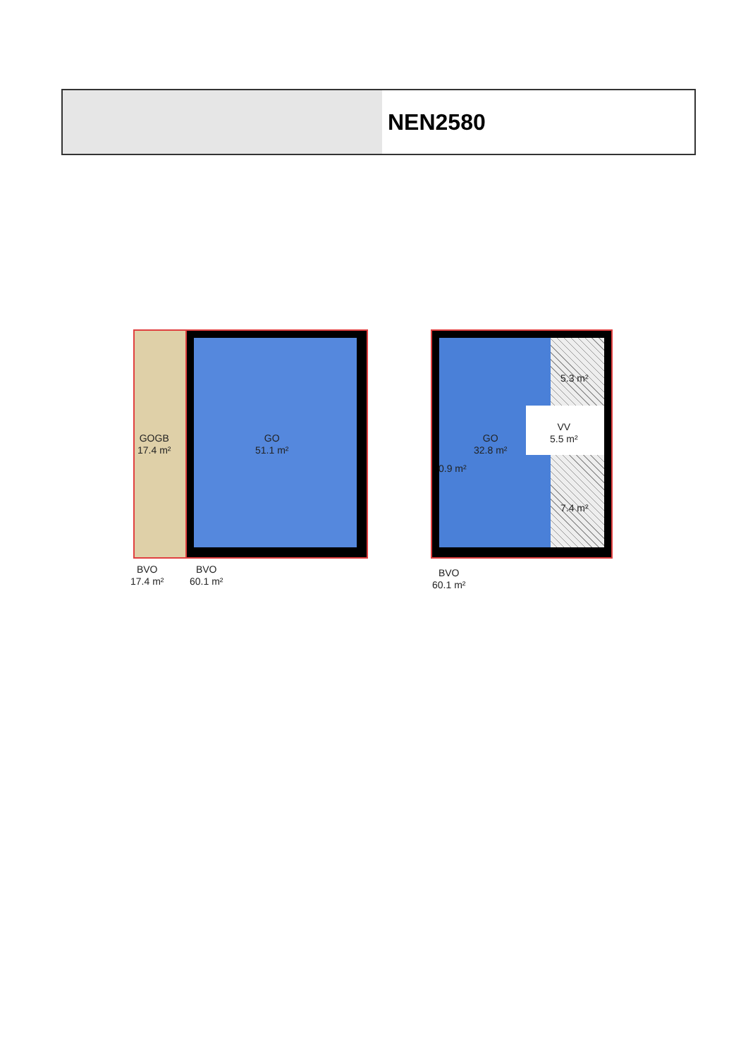NEN2580
GOGB
17.4 m²
GO
51.1 m²
GO
32.8 m²
VV
5.5 m²
5.3 m²
7.4 m²
0.9 m²
BVO
17.4 m²
BVO
60.1 m²
BVO
60.1 m²